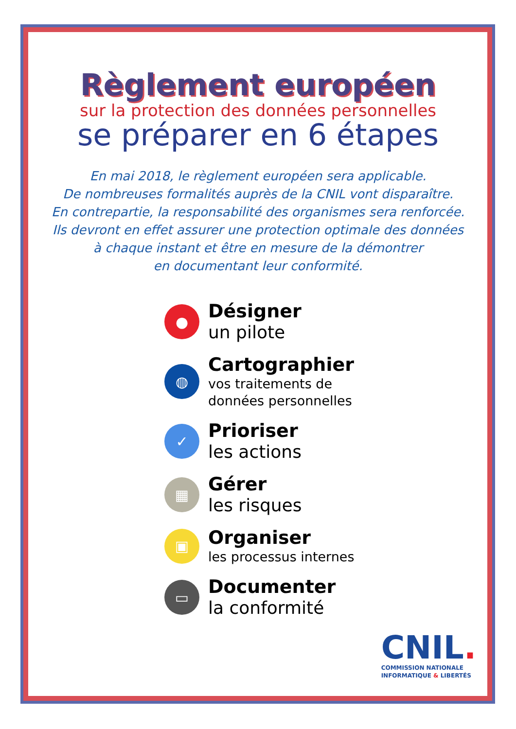Règlement européen
sur la protection des données personnelles
se préparer en 6 étapes
En mai 2018, le règlement européen sera applicable.
De nombreuses formalités auprès de la CNIL vont disparaître.
En contrepartie, la responsabilité des organismes sera renforcée.
Ils devront en effet assurer une protection optimale des données
à chaque instant et être en mesure de la démontrer
en documentant leur conformité.
●
Désigner
un pilote
◍
Cartographier
vos traitements de
données personnelles
✓
Prioriser
les actions
▦
Gérer
les risques
▣
Organiser
les processus internes
▭
Documenter
la conformité
CNIL.
COMMISSION NATIONALE
INFORMATIQUE & LIBERTÉS